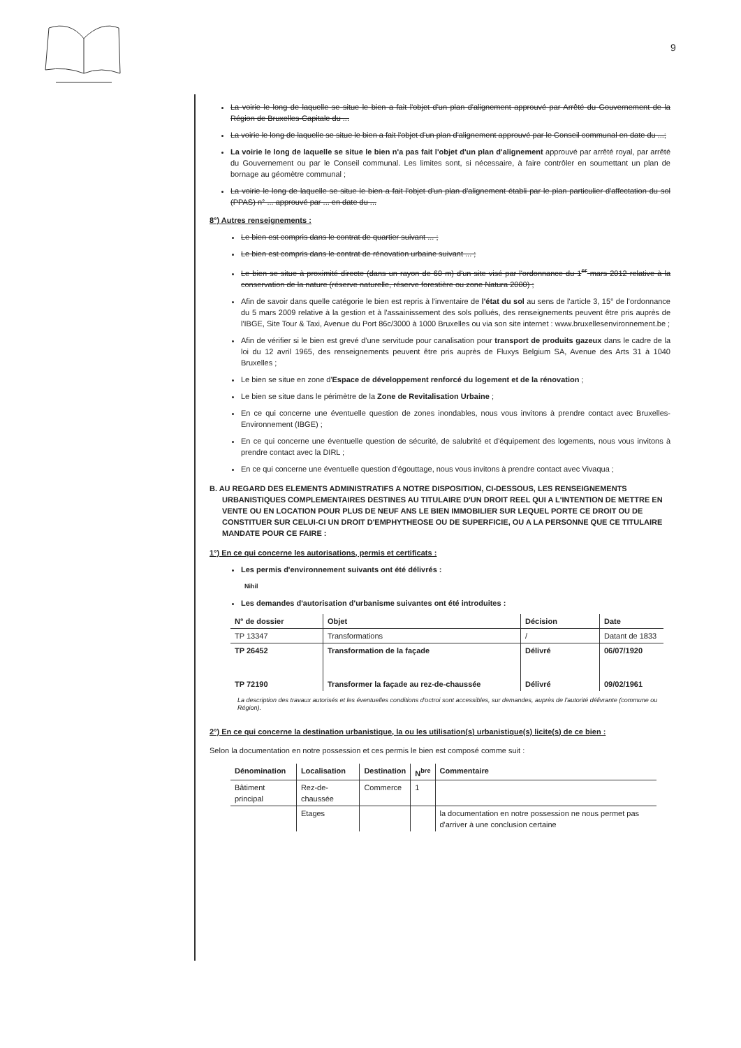9
La voirie le long de laquelle se situe le bien a fait l'objet d'un plan d'alignement approuvé par Arrêté du Gouvernement de la Région de Bruxelles-Capitale du ...
La voirie le long de laquelle se situe le bien a fait l'objet d'un plan d'alignement approuvé par le Conseil communal en date du ...;
La voirie le long de laquelle se situe le bien n'a pas fait l'objet d'un plan d'alignement approuvé par arrêté royal, par arrêté du Gouvernement ou par le Conseil communal. Les limites sont, si nécessaire, à faire contrôler en soumettant un plan de bornage au géomètre communal ;
La voirie le long de laquelle se situe le bien a fait l'objet d'un plan d'alignement établi par le plan particulier d'affectation du sol (PPAS) n° ... approuvé par ... en date du ...
8°) Autres renseignements :
Le bien est compris dans le contrat de quartier suivant ... ;
Le bien est compris dans le contrat de rénovation urbaine suivant ... ;
Le bien se situe à proximité directe (dans un rayon de 60 m) d'un site visé par l'ordonnance du 1<sup>er</sup> mars 2012 relative à la conservation de la nature (réserve naturelle, réserve forestière ou zone Natura 2000) ;
Afin de savoir dans quelle catégorie le bien est repris à l'inventaire de l'état du sol au sens de l'article 3, 15° de l'ordonnance du 5 mars 2009 relative à la gestion et à l'assainissement des sols pollués, des renseignements peuvent être pris auprès de l'IBGE, Site Tour & Taxi, Avenue du Port 86c/3000 à 1000 Bruxelles ou via son site internet : www.bruxellesenvironnement.be ;
Afin de vérifier si le bien est grevé d'une servitude pour canalisation pour transport de produits gazeux dans le cadre de la loi du 12 avril 1965, des renseignements peuvent être pris auprès de Fluxys Belgium SA, Avenue des Arts 31 à 1040 Bruxelles ;
Le bien se situe en zone d'Espace de développement renforcé du logement et de la rénovation ;
Le bien se situe dans le périmètre de la Zone de Revitalisation Urbaine ;
En ce qui concerne une éventuelle question de zones inondables, nous vous invitons à prendre contact avec Bruxelles-Environnement (IBGE) ;
En ce qui concerne une éventuelle question de sécurité, de salubrité et d'équipement des logements, nous vous invitons à prendre contact avec la DIRL ;
En ce qui concerne une éventuelle question d'égouttage, nous vous invitons à prendre contact avec Vivaqua ;
B. AU REGARD DES ELEMENTS ADMINISTRATIFS A NOTRE DISPOSITION, CI-DESSOUS, LES RENSEIGNEMENTS URBANISTIQUES COMPLEMENTAIRES DESTINES AU TITULAIRE D'UN DROIT REEL QUI A L'INTENTION DE METTRE EN VENTE OU EN LOCATION POUR PLUS DE NEUF ANS LE BIEN IMMOBILIER SUR LEQUEL PORTE CE DROIT OU DE CONSTITUER SUR CELUI-CI UN DROIT D'EMPHYTHEOSE OU DE SUPERFICIE, OU A LA PERSONNE QUE CE TITULAIRE MANDATE POUR CE FAIRE :
1°) En ce qui concerne les autorisations, permis et certificats :
Les permis d'environnement suivants ont été délivrés :
Nihil
Les demandes d'autorisation d'urbanisme suivantes ont été introduites :
| N° de dossier | Objet | Décision | Date |
| --- | --- | --- | --- |
| TP 13347 | Transformations | / | Datant de 1833 |
| TP 26452 | Transformation de la façade | Délivré | 06/07/1920 |
| TP 72190 | Transformer la façade au rez-de-chaussée | Délivré | 09/02/1961 |
La description des travaux autorisés et les éventuelles conditions d'octroi sont accessibles, sur demandes, auprès de l'autorité délivrante (commune ou Région).
2°) En ce qui concerne la destination urbanistique, la ou les utilisation(s) urbanistique(s) licite(s) de ce bien :
Selon la documentation en notre possession et ces permis le bien est composé comme suit :
| Dénomination | Localisation | Destination | N<sup>bre</sup> | Commentaire |
| --- | --- | --- | --- | --- |
| Bâtiment principal | Rez-de-chaussée | Commerce | 1 | |
| | Etages | | | la documentation en notre possession ne nous permet pas d'arriver à une conclusion certaine |